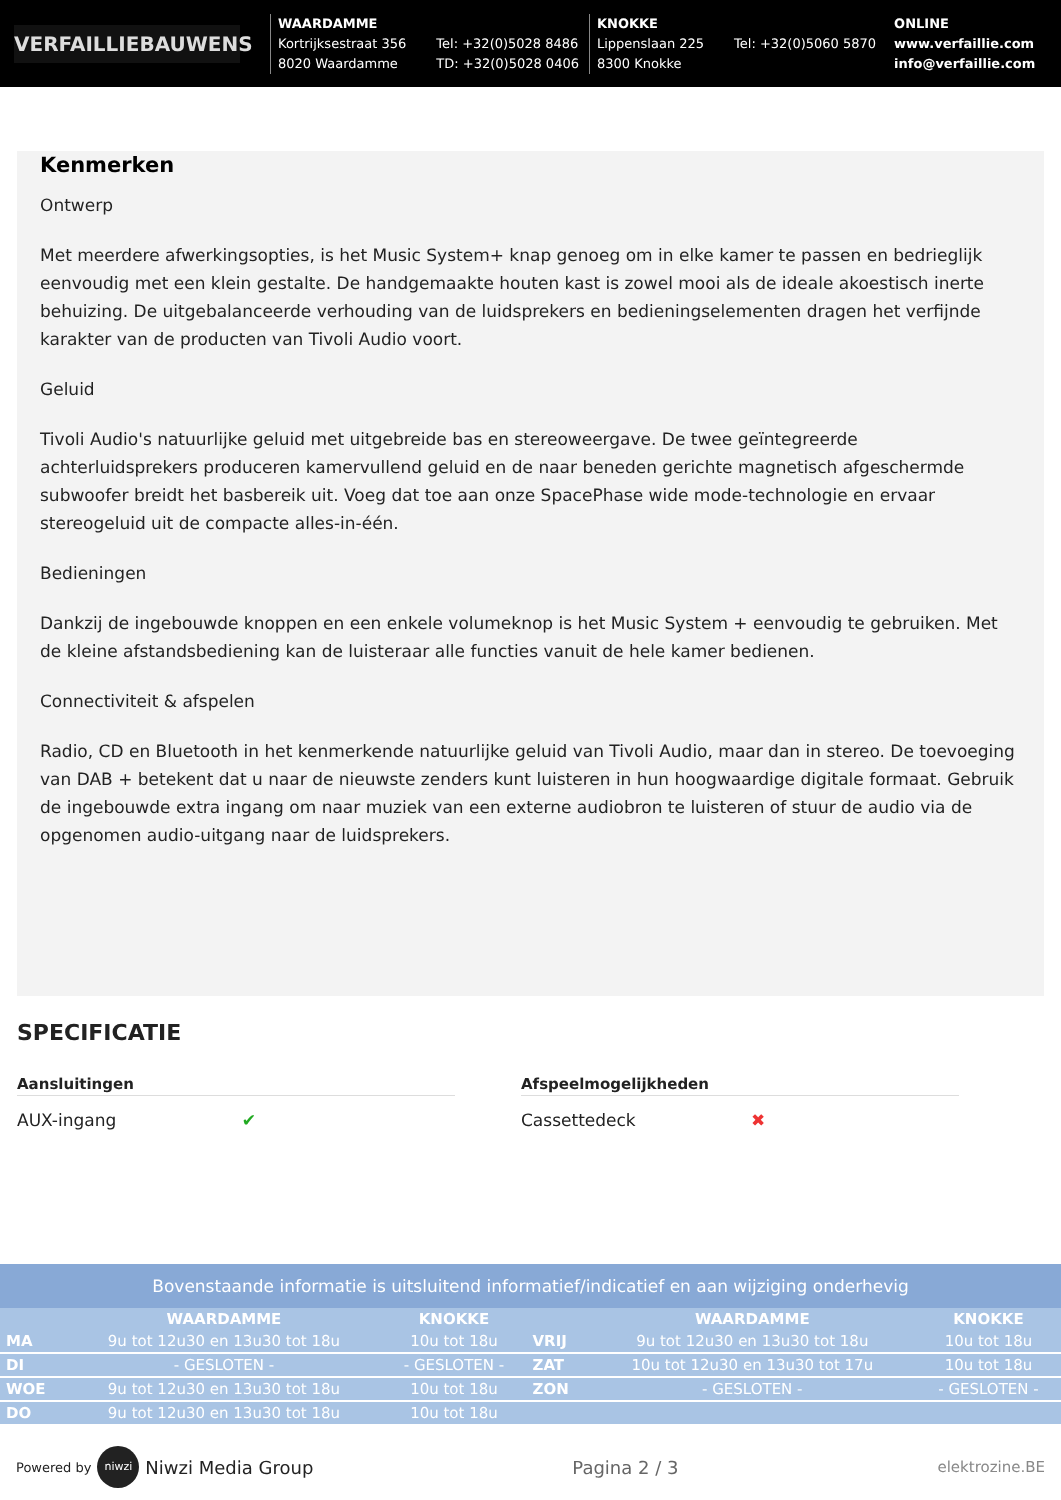VERFAILLIEBAUWENS
WAARDAMME
Kortrijksestraat 356
8020 Waardamme Tel: +32(0)5028 8486
TD: +32(0)5028 0406
KNOKKE
Lippenslaan 225
8300 Knokke Tel: +32(0)5060 5870
ONLINE
www.verfaillie.com
info@verfaillie.com
Kenmerken
Ontwerp
Met meerdere afwerkingsopties, is het Music System+ knap genoeg om in elke kamer te passen en bedrieglijk eenvoudig met een klein gestalte. De handgemaakte houten kast is zowel mooi als de ideale akoestisch inerte behuizing. De uitgebalanceerde verhouding van de luidsprekers en bedieningselementen dragen het verfijnde karakter van de producten van Tivoli Audio voort.
Geluid
Tivoli Audio's natuurlijke geluid met uitgebreide bas en stereoweergave. De twee geïntegreerde achterluidsprekers produceren kamervullend geluid en de naar beneden gerichte magnetisch afgeschermde subwoofer breidt het basbereik uit. Voeg dat toe aan onze SpacePhase wide mode-technologie en ervaar stereogeluid uit de compacte alles-in-één.
Bedieningen
Dankzij de ingebouwde knoppen en een enkele volumeknop is het Music System + eenvoudig te gebruiken. Met de kleine afstandsbediening kan de luisteraar alle functies vanuit de hele kamer bedienen.
Connectiviteit & afspelen
Radio, CD en Bluetooth in het kenmerkende natuurlijke geluid van Tivoli Audio, maar dan in stereo. De toevoeging van DAB + betekent dat u naar de nieuwste zenders kunt luisteren in hun hoogwaardige digitale formaat. Gebruik de ingebouwde extra ingang om naar muziek van een externe audiobron te luisteren of stuur de audio via de opgenomen audio-uitgang naar de luidsprekers.
SPECIFICATIE
Aansluitingen
AUX-ingang ✔
Afspeelmogelijkheden
Cassettedeck ✖
Bovenstaande informatie is uitsluitend informatief/indicatief en aan wijziging onderhevig
| | WAARDAMME | KNOKKE | | WAARDAMME | KNOKKE |
| --- | --- | --- | --- | --- | --- |
| MA | 9u tot 12u30 en 13u30 tot 18u | 10u tot 18u | VRIJ | 9u tot 12u30 en 13u30 tot 18u | 10u tot 18u |
| DI | - GESLOTEN - | - GESLOTEN - | ZAT | 10u tot 12u30 en 13u30 tot 17u | 10u tot 18u |
| WOE | 9u tot 12u30 en 13u30 tot 18u | 10u tot 18u | ZON | - GESLOTEN - | - GESLOTEN - |
| DO | 9u tot 12u30 en 13u30 tot 18u | 10u tot 18u | | | |
Powered by niwzi Niwzi Media Group Pagina 2 / 3 elektrozine.BE